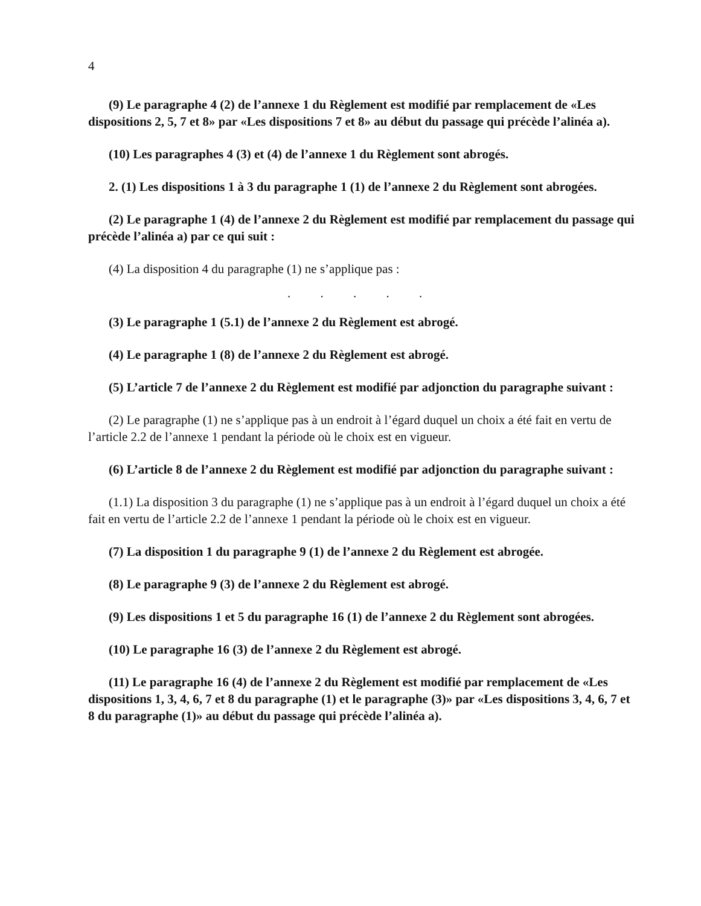4
(9) Le paragraphe 4 (2) de l’annexe 1 du Règlement est modifié par remplacement de «Les dispositions 2, 5, 7 et 8» par «Les dispositions 7 et 8» au début du passage qui précède l’alinéa a).
(10) Les paragraphes 4 (3) et (4) de l’annexe 1 du Règlement sont abrogés.
2. (1) Les dispositions 1 à 3 du paragraphe 1 (1) de l’annexe 2 du Règlement sont abrogées.
(2) Le paragraphe 1 (4) de l’annexe 2 du Règlement est modifié par remplacement du passage qui précède l’alinéa a) par ce qui suit :
(4) La disposition 4 du paragraphe (1) ne s’applique pas :
. . . . .
(3) Le paragraphe 1 (5.1) de l’annexe 2 du Règlement est abrogé.
(4) Le paragraphe 1 (8) de l’annexe 2 du Règlement est abrogé.
(5) L’article 7 de l’annexe 2 du Règlement est modifié par adjonction du paragraphe suivant :
(2) Le paragraphe (1) ne s’applique pas à un endroit à l’égard duquel un choix a été fait en vertu de l’article 2.2 de l’annexe 1 pendant la période où le choix est en vigueur.
(6) L’article 8 de l’annexe 2 du Règlement est modifié par adjonction du paragraphe suivant :
(1.1) La disposition 3 du paragraphe (1) ne s’applique pas à un endroit à l’égard duquel un choix a été fait en vertu de l’article 2.2 de l’annexe 1 pendant la période où le choix est en vigueur.
(7) La disposition 1 du paragraphe 9 (1) de l’annexe 2 du Règlement est abrogée.
(8) Le paragraphe 9 (3) de l’annexe 2 du Règlement est abrogé.
(9) Les dispositions 1 et 5 du paragraphe 16 (1) de l’annexe 2 du Règlement sont abrogées.
(10) Le paragraphe 16 (3) de l’annexe 2 du Règlement est abrogé.
(11) Le paragraphe 16 (4) de l’annexe 2 du Règlement est modifié par remplacement de «Les dispositions 1, 3, 4, 6, 7 et 8 du paragraphe (1) et le paragraphe (3)» par «Les dispositions 3, 4, 6, 7 et 8 du paragraphe (1)» au début du passage qui précède l’alinéa a).